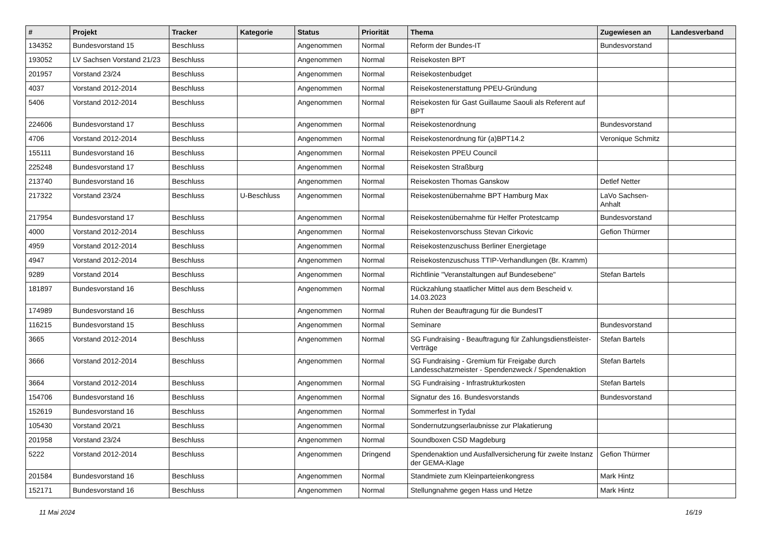| # | Projekt | Tracker | Kategorie | Status | Priorität | Thema | Zugewiesen an | Landesverband |
| --- | --- | --- | --- | --- | --- | --- | --- | --- |
| 134352 | Bundesvorstand 15 | Beschluss | | Angenommen | Normal | Reform der Bundes-IT | Bundesvorstand | |
| 193052 | LV Sachsen Vorstand 21/23 | Beschluss | | Angenommen | Normal | Reisekosten BPT | | |
| 201957 | Vorstand 23/24 | Beschluss | | Angenommen | Normal | Reisekostenbudget | | |
| 4037 | Vorstand 2012-2014 | Beschluss | | Angenommen | Normal | Reisekostenerstattung PPEU-Gründung | | |
| 5406 | Vorstand 2012-2014 | Beschluss | | Angenommen | Normal | Reisekosten für Gast Guillaume Saouli als Referent auf BPT | | |
| 224606 | Bundesvorstand 17 | Beschluss | | Angenommen | Normal | Reisekostenordnung | Bundesvorstand | |
| 4706 | Vorstand 2012-2014 | Beschluss | | Angenommen | Normal | Reisekostenordnung für (a)BPT14.2 | Veronique Schmitz | |
| 155111 | Bundesvorstand 16 | Beschluss | | Angenommen | Normal | Reisekosten PPEU Council | | |
| 225248 | Bundesvorstand 17 | Beschluss | | Angenommen | Normal | Reisekosten Straßburg | | |
| 213740 | Bundesvorstand 16 | Beschluss | | Angenommen | Normal | Reisekosten Thomas Ganskow | Detlef Netter | |
| 217322 | Vorstand 23/24 | Beschluss | U-Beschluss | Angenommen | Normal | Reisekostenübernahme BPT Hamburg Max | LaVo Sachsen-Anhalt | |
| 217954 | Bundesvorstand 17 | Beschluss | | Angenommen | Normal | Reisekostenübernahme für Helfer Protestcamp | Bundesvorstand | |
| 4000 | Vorstand 2012-2014 | Beschluss | | Angenommen | Normal | Reisekostenvorschuss Stevan Cirkovic | Gefion Thürmer | |
| 4959 | Vorstand 2012-2014 | Beschluss | | Angenommen | Normal | Reisekostenzuschuss Berliner Energietage | | |
| 4947 | Vorstand 2012-2014 | Beschluss | | Angenommen | Normal | Reisekostenzuschuss TTIP-Verhandlungen (Br. Kramm) | | |
| 9289 | Vorstand 2014 | Beschluss | | Angenommen | Normal | Richtlinie "Veranstaltungen auf Bundesebene" | Stefan Bartels | |
| 181897 | Bundesvorstand 16 | Beschluss | | Angenommen | Normal | Rückzahlung staatlicher Mittel aus dem Bescheid v. 14.03.2023 | | |
| 174989 | Bundesvorstand 16 | Beschluss | | Angenommen | Normal | Ruhen der Beauftragung für die BundesIT | | |
| 116215 | Bundesvorstand 15 | Beschluss | | Angenommen | Normal | Seminare | Bundesvorstand | |
| 3665 | Vorstand 2012-2014 | Beschluss | | Angenommen | Normal | SG Fundraising - Beauftragung für Zahlungsdienstleister-Verträge | Stefan Bartels | |
| 3666 | Vorstand 2012-2014 | Beschluss | | Angenommen | Normal | SG Fundraising - Gremium für Freigabe durch Landesschatzmeister - Spendenzweck / Spendenaktion | Stefan Bartels | |
| 3664 | Vorstand 2012-2014 | Beschluss | | Angenommen | Normal | SG Fundraising - Infrastrukturkosten | Stefan Bartels | |
| 154706 | Bundesvorstand 16 | Beschluss | | Angenommen | Normal | Signatur des 16. Bundesvorstands | Bundesvorstand | |
| 152619 | Bundesvorstand 16 | Beschluss | | Angenommen | Normal | Sommerfest in Tydal | | |
| 105430 | Vorstand 20/21 | Beschluss | | Angenommen | Normal | Sondernutzungserlaubnisse zur Plakatierung | | |
| 201958 | Vorstand 23/24 | Beschluss | | Angenommen | Normal | Soundboxen CSD Magdeburg | | |
| 5222 | Vorstand 2012-2014 | Beschluss | | Angenommen | Dringend | Spendenaktion und Ausfallversicherung für zweite Instanz der GEMA-Klage | Gefion Thürmer | |
| 201584 | Bundesvorstand 16 | Beschluss | | Angenommen | Normal | Standmiete zum Kleinparteienkongress | Mark Hintz | |
| 152171 | Bundesvorstand 16 | Beschluss | | Angenommen | Normal | Stellungnahme gegen Hass und Hetze | Mark Hintz | |
11 Mai 2024 16/19